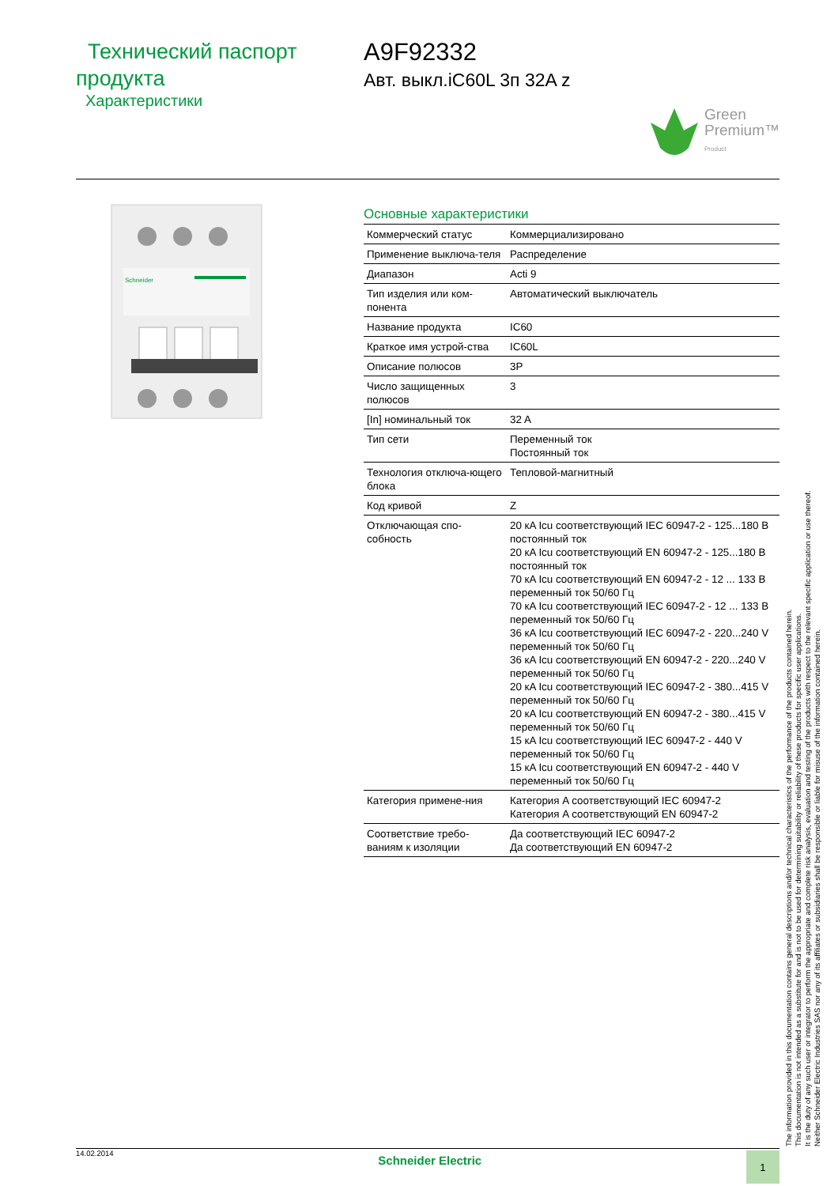Технический паспорт продукта
Характеристики
A9F92332
Авт. выкл.iC60L 3п 32A z
Green
Premium™
Product
Schneider
Основные характеристики
| Коммерческий статус | Коммерциализировано |
| Применение выключа-теля | Распределение |
| Диапазон | Acti 9 |
| Тип изделия или ком-понента | Автоматический выключатель |
| Название продукта | IC60 |
| Краткое имя устрой-ства | IC60L |
| Описание полюсов | 3P |
| Число защищенных полюсов | 3 |
| [In] номинальный ток | 32 A |
| Тип сети | Переменный ток Постоянный ток |
| Технология отключа-ющего блока | Тепловой-магнитный |
| Код кривой | Z |
| Отключающая спо-собность | 20 кA Icu соответствующий IEC 60947-2 - 125...180 В постоянный ток 20 кA Icu соответствующий EN 60947-2 - 125...180 В постоянный ток 70 кA Icu соответствующий EN 60947-2 - 12 ... 133 В переменный ток 50/60 Гц 70 кA Icu соответствующий IEC 60947-2 - 12 ... 133 В переменный ток 50/60 Гц 36 кA Icu соответствующий IEC 60947-2 - 220...240 V переменный ток 50/60 Гц 36 кA Icu соответствующий EN 60947-2 - 220...240 V переменный ток 50/60 Гц 20 кA Icu соответствующий IEC 60947-2 - 380...415 V переменный ток 50/60 Гц 20 кA Icu соответствующий EN 60947-2 - 380...415 V переменный ток 50/60 Гц 15 кA Icu соответствующий IEC 60947-2 - 440 V переменный ток 50/60 Гц 15 кA Icu соответствующий EN 60947-2 - 440 V переменный ток 50/60 Гц |
| Категория примене-ния | Категория A соответствующий IEC 60947-2 Категория A соответствующий EN 60947-2 |
| Соответствие требо-ваниям к изоляции | Да соответствующий IEC 60947-2 Да соответствующий EN 60947-2 |
14.02.2014 Schneider Electric 1
The information provided in this documentation contains general descriptions and/or technical characteristics of the performance of the products contained herein.
This documentation is not intended as a substitute for and is not to be used for determining suitability or reliability of these products for specific user applications.
It is the duty of any such user or integrator to perform the appropriate and complete risk analysis, evaluation and testing of the products with respect to the relevant specific application or use thereof.
Neither Schneider Electric Industries SAS nor any of its affiliates or subsidiaries shall be responsible or liable for misuse of the information contained herein.